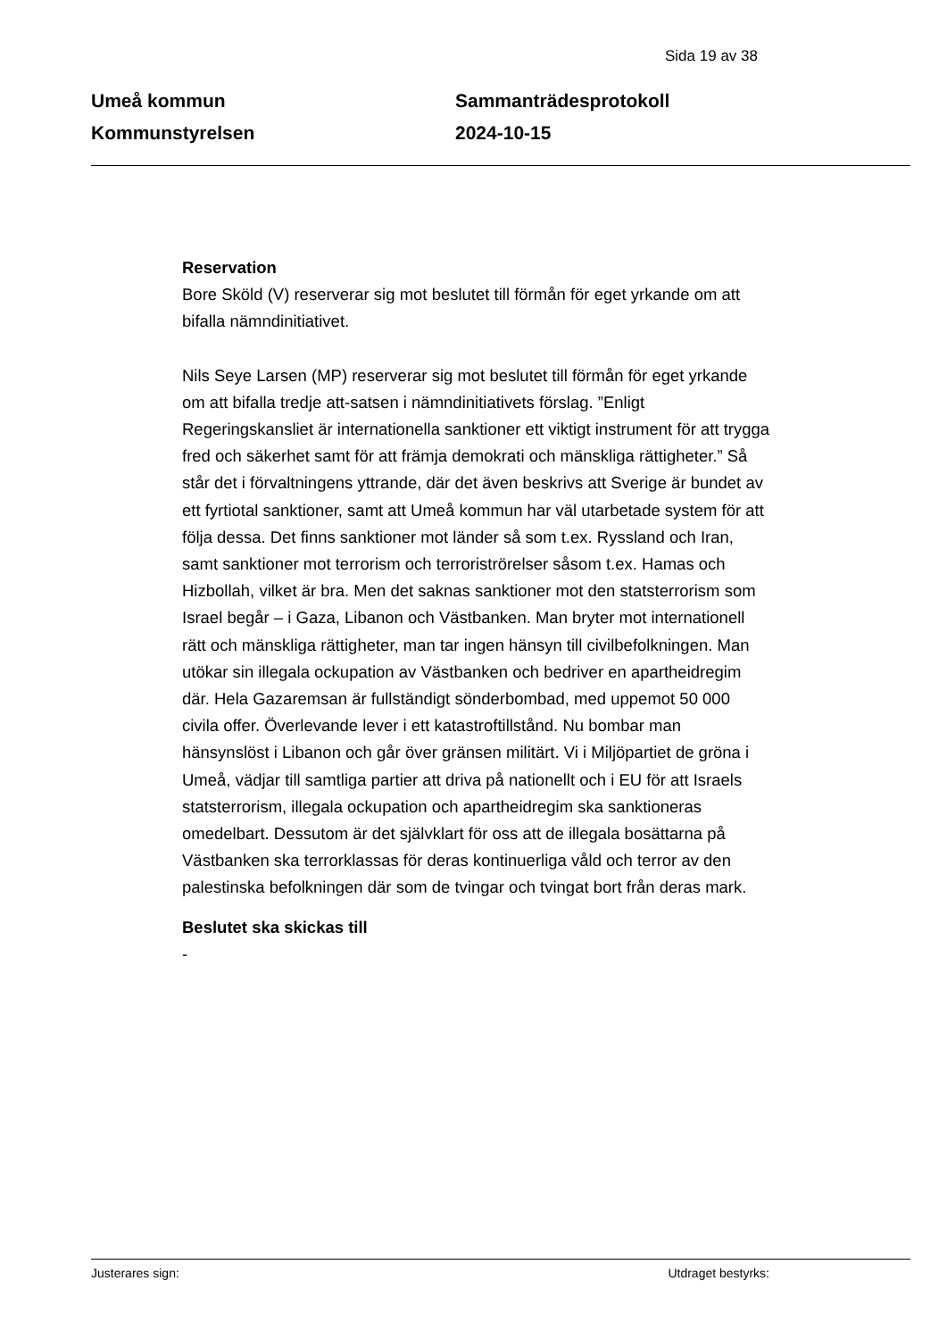Sida 19 av 38
Umeå kommun
Kommunstyrelsen
Sammanträdesprotokoll
2024-10-15
Reservation
Bore Sköld (V) reserverar sig mot beslutet till förmån för eget yrkande om att bifalla nämndinitiativet.
Nils Seye Larsen (MP) reserverar sig mot beslutet till förmån för eget yrkande om att bifalla tredje att-satsen i nämndinitiativets förslag. ”Enligt Regeringskansliet är internationella sanktioner ett viktigt instrument för att trygga fred och säkerhet samt för att främja demokrati och mänskliga rättigheter.” Så står det i förvaltningens yttrande, där det även beskrivs att Sverige är bundet av ett fyrtiotal sanktioner, samt att Umeå kommun har väl utarbetade system för att följa dessa. Det finns sanktioner mot länder så som t.ex. Ryssland och Iran, samt sanktioner mot terrorism och terroriströrelser såsom t.ex. Hamas och Hizbollah, vilket är bra. Men det saknas sanktioner mot den statsterrorism som Israel begår – i Gaza, Libanon och Västbanken. Man bryter mot internationell rätt och mänskliga rättigheter, man tar ingen hänsyn till civilbefolkningen. Man utökar sin illegala ockupation av Västbanken och bedriver en apartheidregim där. Hela Gazaremsan är fullständigt sönderbombad, med uppemot 50 000 civila offer. Överlevande lever i ett katastroftillstånd. Nu bombar man hänsynslöst i Libanon och går över gränsen militärt. Vi i Miljöpartiet de gröna i Umeå, vädjar till samtliga partier att driva på nationellt och i EU för att Israels statsterrorism, illegala ockupation och apartheidregim ska sanktioneras omedelbart. Dessutom är det självklart för oss att de illegala bosättarna på Västbanken ska terrorklassas för deras kontinuerliga våld och terror av den palestinska befolkningen där som de tvingar och tvingat bort från deras mark.
Beslutet ska skickas till
-
Justerares sign: Utdraget bestyrks: